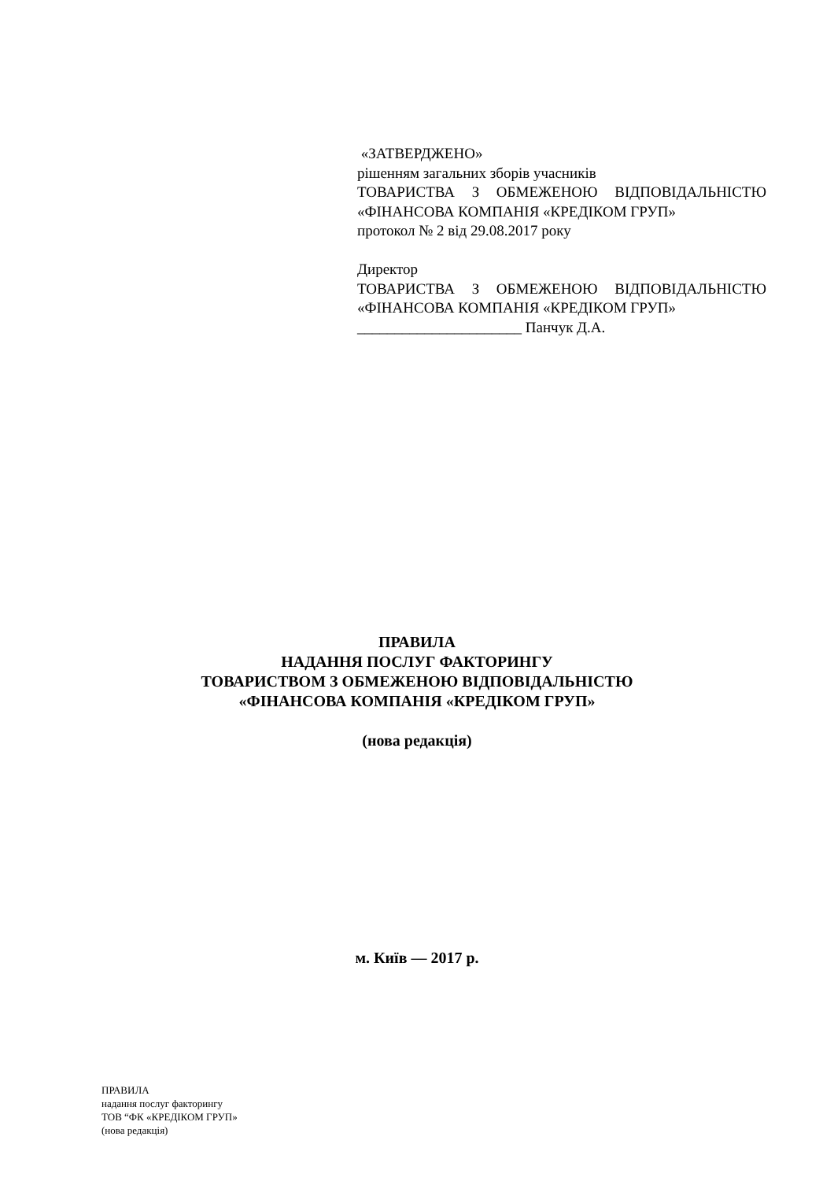«ЗАТВЕРДЖЕНО»
рішенням загальних зборів учасників
ТОВАРИСТВА З ОБМЕЖЕНОЮ ВІДПОВІДАЛЬНІСТЮ
«ФІНАНСОВА КОМПАНІЯ «КРЕДІКОМ ГРУП»
протокол № 2 від 29.08.2017 року
Директор
ТОВАРИСТВА З ОБМЕЖЕНОЮ ВІДПОВІДАЛЬНІСТЮ
«ФІНАНСОВА КОМПАНІЯ «КРЕДІКОМ ГРУП»
______________________ Панчук Д.А.
ПРАВИЛА
НАДАННЯ ПОСЛУГ ФАКТОРИНГУ
ТОВАРИСТВОМ З ОБМЕЖЕНОЮ ВІДПОВІДАЛЬНІСТЮ
«ФІНАНСОВА КОМПАНІЯ «КРЕДІКОМ ГРУП»
(нова редакція)
м. Київ — 2017 р.
ПРАВИЛА
надання послуг факторингу
ТОВ “ФК «КРЕДІКОМ ГРУП»
(нова редакція)